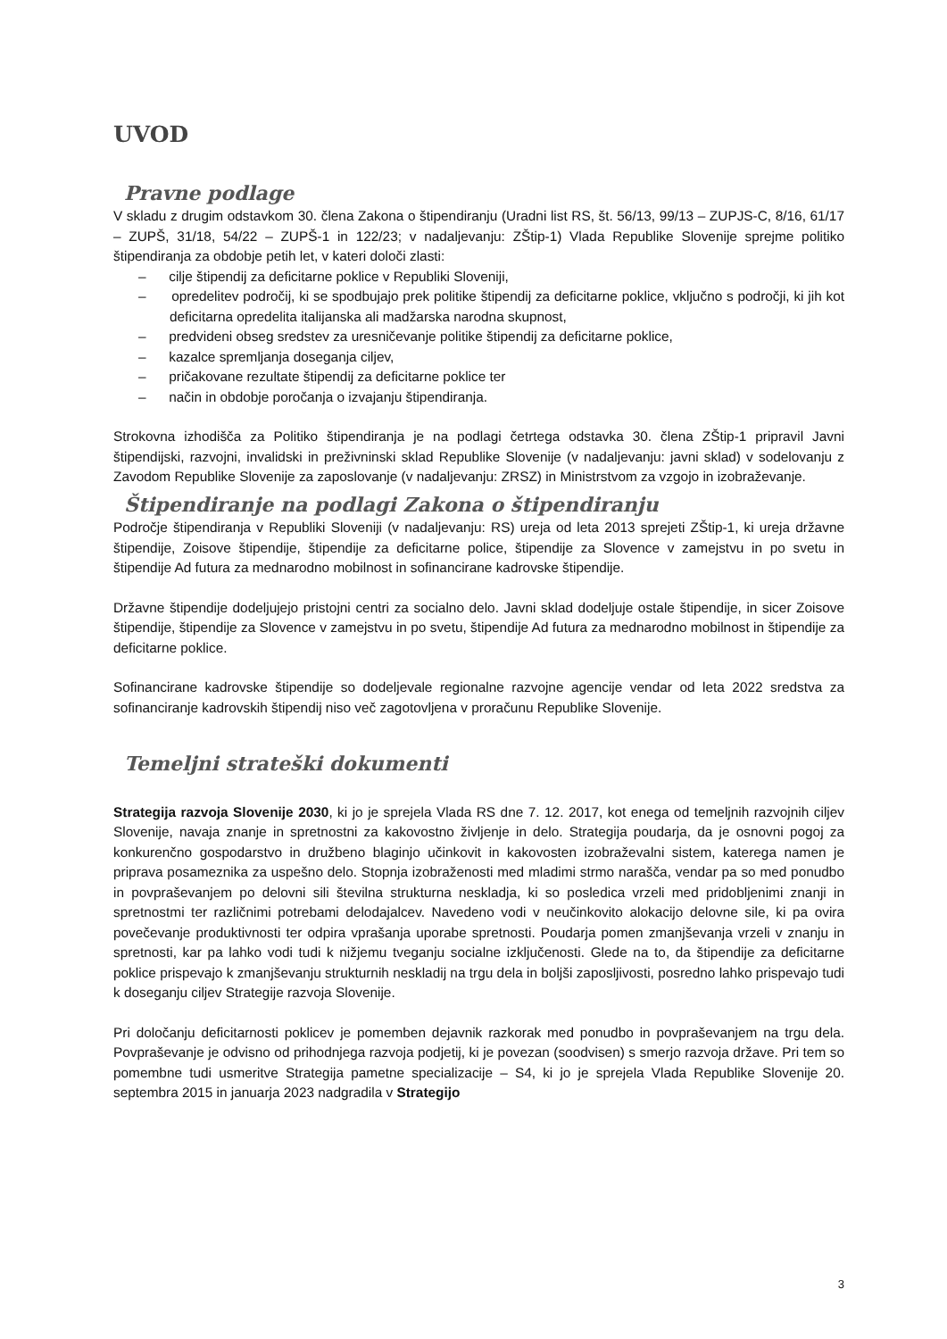UVOD
Pravne podlage
V skladu z drugim odstavkom 30. člena Zakona o štipendiranju (Uradni list RS, št. 56/13, 99/13 – ZUPJS-C, 8/16, 61/17 – ZUPŠ, 31/18, 54/22 – ZUPŠ-1 in 122/23; v nadaljevanju: ZŠtip-1) Vlada Republike Slovenije sprejme politiko štipendiranja za obdobje petih let, v kateri določi zlasti:
– cilje štipendij za deficitarne poklice v Republiki Sloveniji,
– opredelitev področij, ki se spodbujajo prek politike štipendij za deficitarne poklice, vključno s področji, ki jih kot deficitarna opredelita italijanska ali madžarska narodna skupnost,
– predvideni obseg sredstev za uresničevanje politike štipendij za deficitarne poklice,
– kazalce spremljanja doseganja ciljev,
– pričakovane rezultate štipendij za deficitarne poklice ter
– način in obdobje poročanja o izvajanju štipendiranja.
Strokovna izhodišča za Politiko štipendiranja je na podlagi četrtega odstavka 30. člena ZŠtip-1 pripravil Javni štipendijski, razvojni, invalidski in preživninski sklad Republike Slovenije (v nadaljevanju: javni sklad) v sodelovanju z Zavodom Republike Slovenije za zaposlovanje (v nadaljevanju: ZRSZ) in Ministrstvom za vzgojo in izobraževanje.
Štipendiranje na podlagi Zakona o štipendiranju
Področje štipendiranja v Republiki Sloveniji (v nadaljevanju: RS) ureja od leta 2013 sprejeti ZŠtip-1, ki ureja državne štipendije, Zoisove štipendije, štipendije za deficitarne police, štipendije za Slovence v zamejstvu in po svetu in štipendije Ad futura za mednarodno mobilnost in sofinancirane kadrovske štipendije.
Državne štipendije dodeljujejo pristojni centri za socialno delo. Javni sklad dodeljuje ostale štipendije, in sicer Zoisove štipendije, štipendije za Slovence v zamejstvu in po svetu, štipendije Ad futura za mednarodno mobilnost in štipendije za deficitarne poklice.
Sofinancirane kadrovske štipendije so dodeljevale regionalne razvojne agencije vendar od leta 2022 sredstva za sofinanciranje kadrovskih štipendij niso več zagotovljena v proračunu Republike Slovenije.
Temeljni strateški dokumenti
Strategija razvoja Slovenije 2030, ki jo je sprejela Vlada RS dne 7. 12. 2017, kot enega od temeljnih razvojnih ciljev Slovenije, navaja znanje in spretnostni za kakovostno življenje in delo. Strategija poudarja, da je osnovni pogoj za konkurenčno gospodarstvo in družbeno blaginjo učinkovit in kakovosten izobraževalni sistem, katerega namen je priprava posameznika za uspešno delo. Stopnja izobraženosti med mladimi strmo narašča, vendar pa so med ponudbo in povpraševanjem po delovni sili številna strukturna neskladja, ki so posledica vrzeli med pridobljenimi znanji in spretnostmi ter različnimi potrebami delodajalcev. Navedeno vodi v neučinkovito alokacijo delovne sile, ki pa ovira povečevanje produktivnosti ter odpira vprašanja uporabe spretnosti. Poudarja pomen zmanjševanja vrzeli v znanju in spretnosti, kar pa lahko vodi tudi k nižjemu tveganju socialne izključenosti. Glede na to, da štipendije za deficitarne poklice prispevajo k zmanjševanju strukturnih neskladij na trgu dela in boljši zaposljivosti, posredno lahko prispevajo tudi k doseganju ciljev Strategije razvoja Slovenije.
Pri določanju deficitarnosti poklicev je pomemben dejavnik razkorak med ponudbo in povpraševanjem na trgu dela. Povpraševanje je odvisno od prihodnjega razvoja podjetij, ki je povezan (soodvisen) s smerjo razvoja države. Pri tem so pomembne tudi usmeritve Strategija pametne specializacije – S4, ki jo je sprejela Vlada Republike Slovenije 20. septembra 2015 in januarja 2023 nadgradila v Strategijo
3